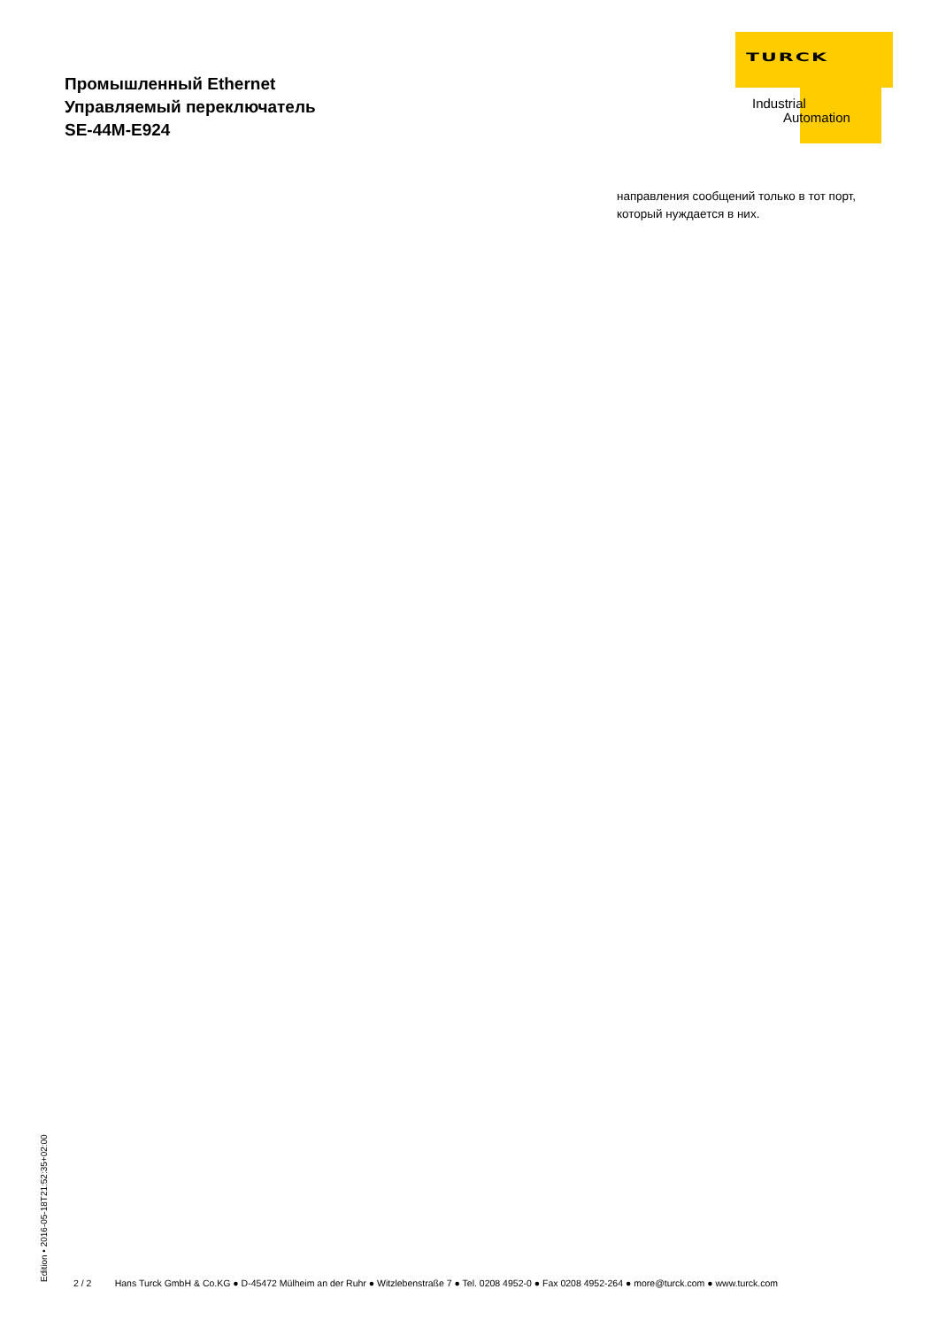Промышленный Ethernet
Управляемый переключатель
SE-44M-E924
TURCK
Industrial
Automation
направления сообщений только в тот порт,
который нуждается в них.
Edition • 2016-05-18T21:52:35+02:00 2 / 2 Hans Turck GmbH & Co.KG ● D-45472 Mülheim an der Ruhr ● Witzlebenstraße 7 ● Tel. 0208 4952-0 ● Fax 0208 4952-264 ● more@turck.com ● www.turck.com